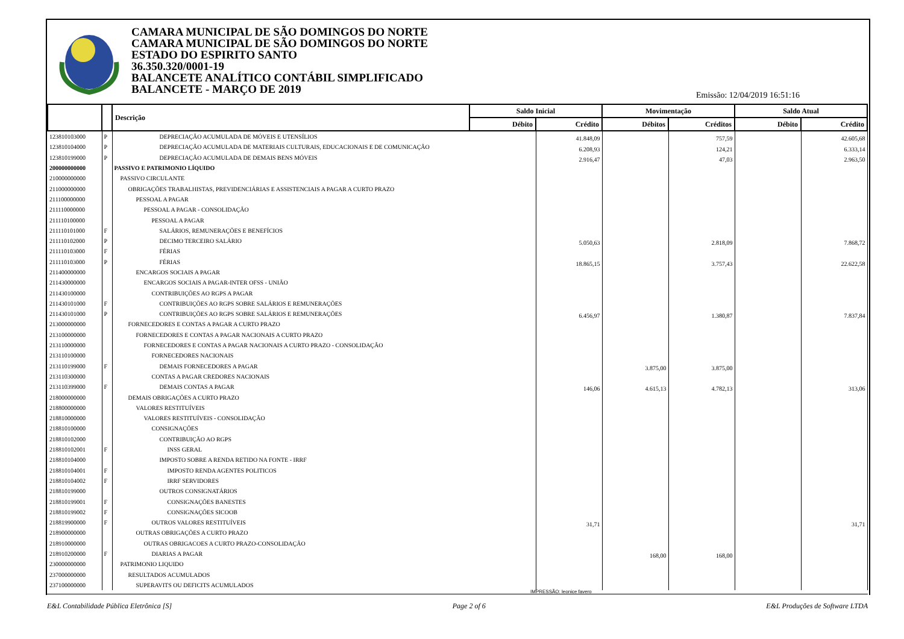CAMARA MUNICIPAL DE SÃO DOMINGOS DO NORTE
CAMARA MUNICIPAL DE SÃO DOMINGOS DO NORTE
ESTADO DO ESPIRITO SANTO
36.350.320/0001-19
BALANCETE ANALÍTICO CONTÁBIL SIMPLIFICADO
BALANCETE - MARÇO DE 2019
Emissão: 12/04/2019 16:51:16
| | | Descrição | Saldo Inicial | | Movimentação | | Saldo Atual | |
| --- | --- | --- | --- | --- | --- | --- | --- | --- |
| | | | Débito | Crédito | Débitos | Créditos | Débito | Crédito |
| 123810103000 | P | DEPRECIAÇÃO ACUMULADA DE MÓVEIS E UTENSÍLIOS | | 41.848,09 | | 757,59 | | 42.605,68 |
| 123810104000 | P | DEPRECIAÇÃO ACUMULADA DE MATERIAIS CULTURAIS, EDUCACIONAIS E DE COMUNICAÇÃO | | 6.208,93 | | 124,21 | | 6.333,14 |
| 123810199000 | P | DEPRECIAÇÃO ACUMULADA DE DEMAIS BENS MÓVEIS | | 2.916,47 | | 47,03 | | 2.963,50 |
| 200000000000 | | PASSIVO E PATRIMONIO LÍQUIDO | | | | | | |
| 210000000000 | | PASSIVO CIRCULANTE | | | | | | |
| 211000000000 | | OBRIGAÇÕES TRABALHISTAS, PREVIDENCIÁRIAS E ASSISTENCIAIS A PAGAR A CURTO PRAZO | | | | | | |
| 211100000000 | | PESSOAL A PAGAR | | | | | | |
| 211110000000 | | PESSOAL A PAGAR - CONSOLIDAÇÃO | | | | | | |
| 211110100000 | | PESSOAL A PAGAR | | | | | | |
| 211110101000 | F | SALÁRIOS, REMUNERAÇÕES E BENEFÍCIOS | | | | | | |
| 211110102000 | P | DECIMO TERCEIRO SALÁRIO | | 5.050,63 | | 2.818,09 | | 7.868,72 |
| 211110103000 | F | FÉRIAS | | | | | | |
| 211110103000 | P | FÉRIAS | | 18.865,15 | | 3.757,43 | | 22.622,58 |
| 211400000000 | | ENCARGOS SOCIAIS A PAGAR | | | | | | |
| 211430000000 | | ENCARGOS SOCIAIS A PAGAR-INTER OFSS - UNIÃO | | | | | | |
| 211430100000 | | CONTRIBUIÇÕES AO RGPS A PAGAR | | | | | | |
| 211430101000 | F | CONTRIBUIÇÕES AO RGPS SOBRE SALÁRIOS E REMUNERAÇÕES | | | | | | |
| 211430101000 | P | CONTRIBUIÇÕES AO RGPS SOBRE SALÁRIOS E REMUNERAÇÕES | | 6.456,97 | | 1.380,87 | | 7.837,84 |
| 213000000000 | | FORNECEDORES E CONTAS A PAGAR A CURTO PRAZO | | | | | | |
| 213100000000 | | FORNECEDORES E CONTAS A PAGAR NACIONAIS A CURTO PRAZO | | | | | | |
| 213110000000 | | FORNECEDORES E CONTAS A PAGAR NACIONAIS A CURTO PRAZO - CONSOLIDAÇÃO | | | | | | |
| 213110100000 | | FORNECEDORES NACIONAIS | | | | | | |
| 213110199000 | F | DEMAIS FORNECEDORES A PAGAR | | | 3.875,00 | 3.875,00 | | |
| 213110300000 | | CONTAS A PAGAR CREDORES NACIONAIS | | | | | | |
| 213110399000 | F | DEMAIS CONTAS A PAGAR | | 146,06 | 4.615,13 | 4.782,13 | | 313,06 |
| 218000000000 | | DEMAIS OBRIGAÇÕES A CURTO PRAZO | | | | | | |
| 218800000000 | | VALORES RESTITUÍVEIS | | | | | | |
| 218810000000 | | VALORES RESTITUÍVEIS - CONSOLIDAÇÃO | | | | | | |
| 218810100000 | | CONSIGNAÇÕES | | | | | | |
| 218810102000 | | CONTRIBUIÇÃO AO RGPS | | | | | | |
| 218810102001 | F | INSS GERAL | | | | | | |
| 218810104000 | | IMPOSTO SOBRE A RENDA RETIDO NA FONTE - IRRF | | | | | | |
| 218810104001 | F | IMPOSTO RENDA AGENTES POLITICOS | | | | | | |
| 218810104002 | F | IRRF SERVIDORES | | | | | | |
| 218810199000 | | OUTROS CONSIGNATÁRIOS | | | | | | |
| 218810199001 | F | CONSIGNAÇÕES BANESTES | | | | | | |
| 218810199002 | F | CONSIGNAÇÕES SICOOB | | | | | | |
| 218819900000 | F | OUTROS VALORES RESTITUÍVEIS | | 31,71 | | | | 31,71 |
| 218900000000 | | OUTRAS OBRIGAÇÕES A CURTO PRAZO | | | | | | |
| 218910000000 | | OUTRAS OBRIGACOES A CURTO PRAZO-CONSOLIDAÇÃO | | | | | | |
| 218910200000 | F | DIARIAS A PAGAR | | | 168,00 | 168,00 | | |
| 230000000000 | | PATRIMONIO LIQUIDO | | | | | | |
| 237000000000 | | RESULTADOS ACUMULADOS | | | | | | |
| 237100000000 | | SUPERAVITS OU DEFICITS ACUMULADOS | | | | | | |
IMPRESSÃO: leonice favero
E&L Contabilidade Pública Eletrônica [S] Page 2 of 6 E&L Produções de Software LTDA